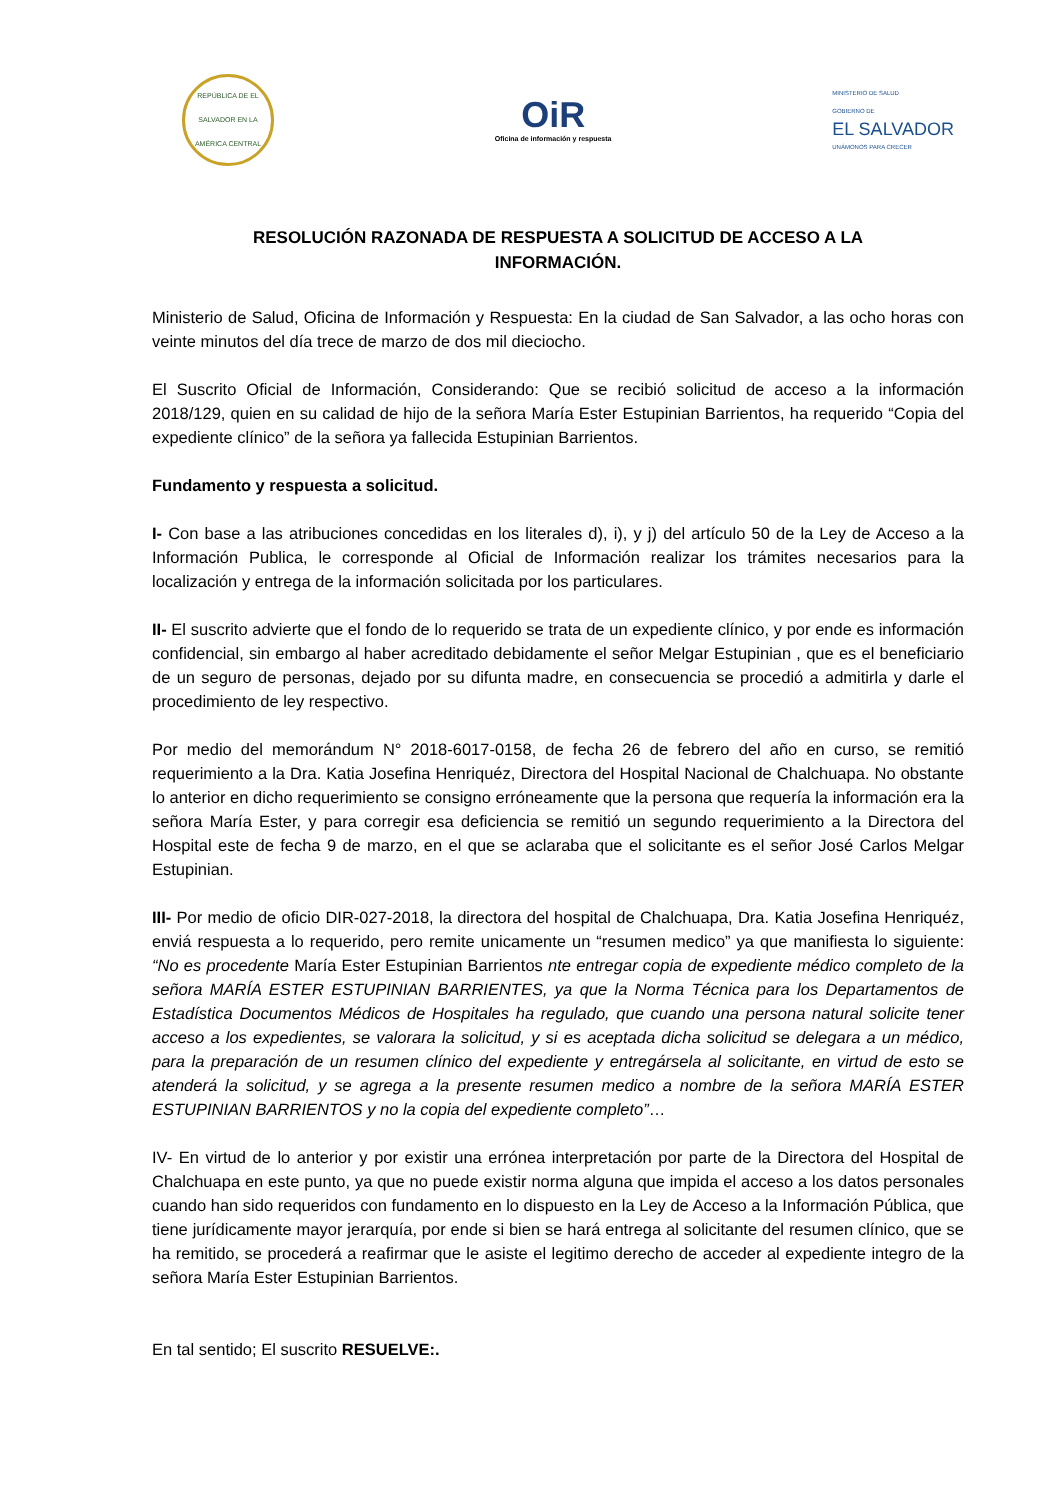REPÚBLICA DE EL SALVADOR EN LA AMÉRICA CENTRAL
OiR
Oficina de información y respuesta
MINISTERIO DE SALUD
GOBIERNO DE
EL SALVADOR
UNÁMONOS PARA CRECER
RESOLUCIÓN RAZONADA DE RESPUESTA A SOLICITUD DE ACCESO A LA
INFORMACIÓN.
Ministerio de Salud, Oficina de Información y Respuesta: En la ciudad de San Salvador, a las ocho horas con veinte minutos del día trece de marzo de dos mil dieciocho.
El Suscrito Oficial de Información, Considerando: Que se recibió solicitud de acceso a la información 2018/129, quien en su calidad de hijo de la señora María Ester Estupinian Barrientos, ha requerido “Copia del expediente clínico” de la señora ya fallecida Estupinian Barrientos.
Fundamento y respuesta a solicitud.
I- Con base a las atribuciones concedidas en los literales d), i), y j) del artículo 50 de la Ley de Acceso a la Información Publica, le corresponde al Oficial de Información realizar los trámites necesarios para la localización y entrega de la información solicitada por los particulares.
II- El suscrito advierte que el fondo de lo requerido se trata de un expediente clínico, y por ende es información confidencial, sin embargo al haber acreditado debidamente el señor Melgar Estupinian , que es el beneficiario de un seguro de personas, dejado por su difunta madre, en consecuencia se procedió a admitirla y darle el procedimiento de ley respectivo.
Por medio del memorándum N° 2018-6017-0158, de fecha 26 de febrero del año en curso, se remitió requerimiento a la Dra. Katia Josefina Henriquéz, Directora del Hospital Nacional de Chalchuapa. No obstante lo anterior en dicho requerimiento se consigno erróneamente que la persona que requería la información era la señora María Ester, y para corregir esa deficiencia se remitió un segundo requerimiento a la Directora del Hospital este de fecha 9 de marzo, en el que se aclaraba que el solicitante es el señor José Carlos Melgar Estupinian.
III- Por medio de oficio DIR-027-2018, la directora del hospital de Chalchuapa, Dra. Katia Josefina Henriquéz, enviá respuesta a lo requerido, pero remite unicamente un “resumen medico” ya que manifiesta lo siguiente: “No es procedente María Ester Estupinian Barrientos nte entregar copia de expediente médico completo de la señora MARÍA ESTER ESTUPINIAN BARRIENTES, ya que la Norma Técnica para los Departamentos de Estadística Documentos Médicos de Hospitales ha regulado, que cuando una persona natural solicite tener acceso a los expedientes, se valorara la solicitud, y si es aceptada dicha solicitud se delegara a un médico, para la preparación de un resumen clínico del expediente y entregársela al solicitante, en virtud de esto se atenderá la solicitud, y se agrega a la presente resumen medico a nombre de la señora MARÍA ESTER ESTUPINIAN BARRIENTOS y no la copia del expediente completo”…
IV- En virtud de lo anterior y por existir una errónea interpretación por parte de la Directora del Hospital de Chalchuapa en este punto, ya que no puede existir norma alguna que impida el acceso a los datos personales cuando han sido requeridos con fundamento en lo dispuesto en la Ley de Acceso a la Información Pública, que tiene jurídicamente mayor jerarquía, por ende si bien se hará entrega al solicitante del resumen clínico, que se ha remitido, se procederá a reafirmar que le asiste el legitimo derecho de acceder al expediente integro de la señora María Ester Estupinian Barrientos.
En tal sentido; El suscrito RESUELVE:.